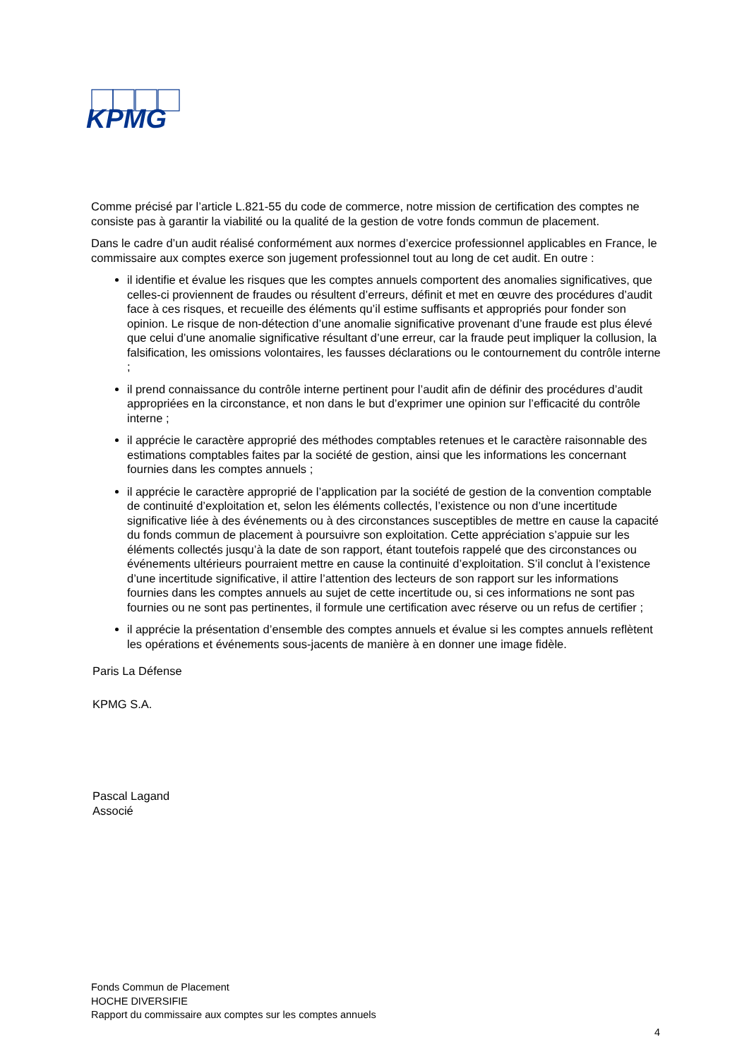KPMG
Comme précisé par l’article L.821-55 du code de commerce, notre mission de certification des comptes ne consiste pas à garantir la viabilité ou la qualité de la gestion de votre fonds commun de placement.
Dans le cadre d’un audit réalisé conformément aux normes d’exercice professionnel applicables en France, le commissaire aux comptes exerce son jugement professionnel tout au long de cet audit. En outre :
il identifie et évalue les risques que les comptes annuels comportent des anomalies significatives, que celles-ci proviennent de fraudes ou résultent d’erreurs, définit et met en œuvre des procédures d’audit face à ces risques, et recueille des éléments qu’il estime suffisants et appropriés pour fonder son opinion. Le risque de non-détection d’une anomalie significative provenant d’une fraude est plus élevé que celui d’une anomalie significative résultant d’une erreur, car la fraude peut impliquer la collusion, la falsification, les omissions volontaires, les fausses déclarations ou le contournement du contrôle interne ;
il prend connaissance du contrôle interne pertinent pour l’audit afin de définir des procédures d’audit appropriées en la circonstance, et non dans le but d’exprimer une opinion sur l’efficacité du contrôle interne ;
il apprécie le caractère approprié des méthodes comptables retenues et le caractère raisonnable des estimations comptables faites par la société de gestion, ainsi que les informations les concernant fournies dans les comptes annuels ;
il apprécie le caractère approprié de l’application par la société de gestion de la convention comptable de continuité d’exploitation et, selon les éléments collectés, l’existence ou non d’une incertitude significative liée à des événements ou à des circonstances susceptibles de mettre en cause la capacité du fonds commun de placement à poursuivre son exploitation. Cette appréciation s’appuie sur les éléments collectés jusqu’à la date de son rapport, étant toutefois rappelé que des circonstances ou événements ultérieurs pourraient mettre en cause la continuité d’exploitation. S’il conclut à l’existence d’une incertitude significative, il attire l’attention des lecteurs de son rapport sur les informations fournies dans les comptes annuels au sujet de cette incertitude ou, si ces informations ne sont pas fournies ou ne sont pas pertinentes, il formule une certification avec réserve ou un refus de certifier ;
il apprécie la présentation d’ensemble des comptes annuels et évalue si les comptes annuels reflètent les opérations et événements sous-jacents de manière à en donner une image fidèle.
Paris La Défense
KPMG S.A.
Pascal Lagand
Associé
Fonds Commun de Placement
HOCHE DIVERSIFIE
Rapport du commissaire aux comptes sur les comptes annuels
4